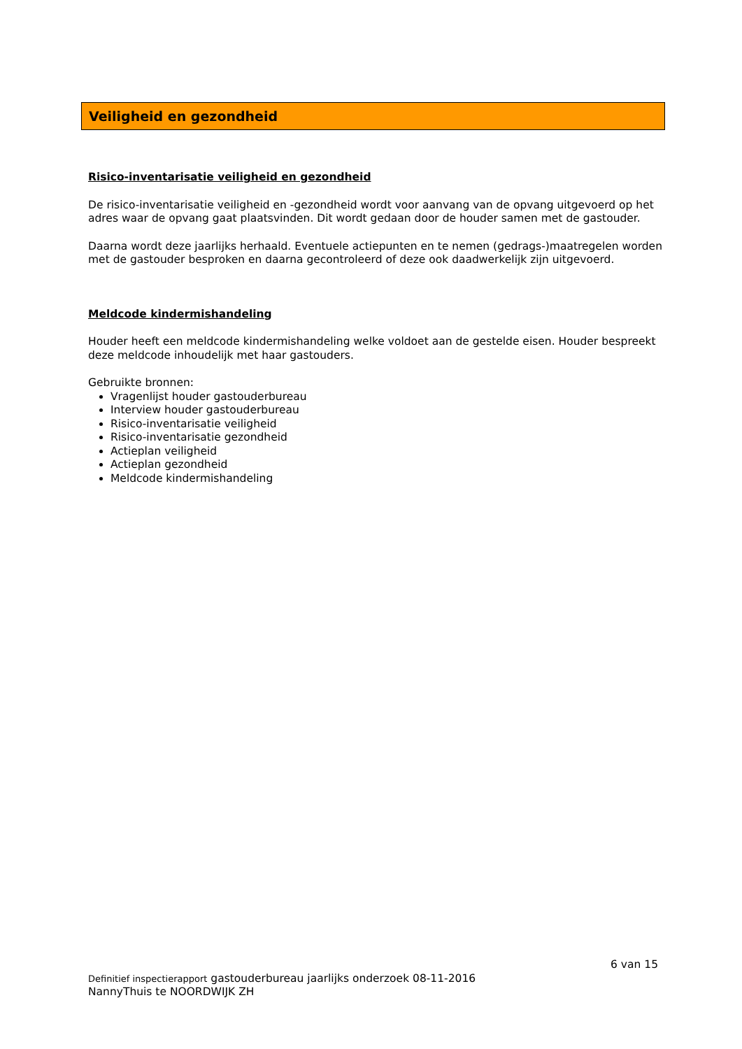Veiligheid en gezondheid
Risico-inventarisatie veiligheid en gezondheid
De risico-inventarisatie veiligheid en -gezondheid wordt voor aanvang van de opvang uitgevoerd op het adres waar de opvang gaat plaatsvinden. Dit wordt gedaan door de houder samen met de gastouder.
Daarna wordt deze jaarlijks herhaald. Eventuele actiepunten en te nemen (gedrags-)maatregelen worden met de gastouder besproken en daarna gecontroleerd of deze ook daadwerkelijk zijn uitgevoerd.
Meldcode kindermishandeling
Houder heeft een meldcode kindermishandeling welke voldoet aan de gestelde eisen. Houder bespreekt deze meldcode inhoudelijk met haar gastouders.
Gebruikte bronnen:
Vragenlijst houder gastouderbureau
Interview houder gastouderbureau
Risico-inventarisatie veiligheid
Risico-inventarisatie gezondheid
Actieplan veiligheid
Actieplan gezondheid
Meldcode kindermishandeling
6 van 15
Definitief inspectierapport gastouderbureau jaarlijks onderzoek 08-11-2016
NannyThuis te NOORDWIJK ZH